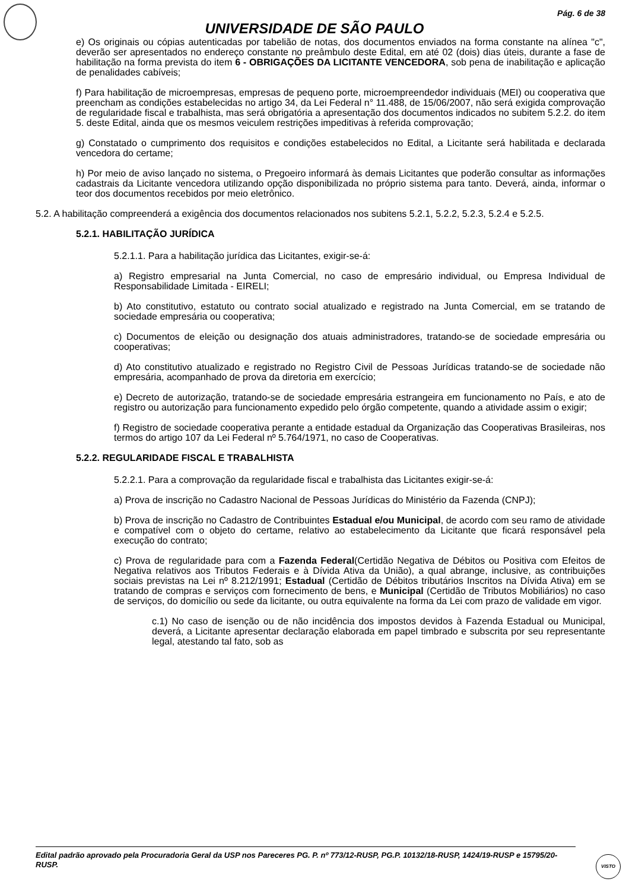Pág. 6 de 38
UNIVERSIDADE DE SÃO PAULO
e) Os originais ou cópias autenticadas por tabelião de notas, dos documentos enviados na forma constante na alínea "c", deverão ser apresentados no endereço constante no preâmbulo deste Edital, em até 02 (dois) dias úteis, durante a fase de habilitação na forma prevista do item 6 - OBRIGAÇÕES DA LICITANTE VENCEDORA, sob pena de inabilitação e aplicação de penalidades cabíveis;
f) Para habilitação de microempresas, empresas de pequeno porte, microempreendedor individuais (MEI) ou cooperativa que preencham as condições estabelecidas no artigo 34, da Lei Federal n° 11.488, de 15/06/2007, não será exigida comprovação de regularidade fiscal e trabalhista, mas será obrigatória a apresentação dos documentos indicados no subitem 5.2.2. do item 5. deste Edital, ainda que os mesmos veiculem restrições impeditivas à referida comprovação;
g) Constatado o cumprimento dos requisitos e condições estabelecidos no Edital, a Licitante será habilitada e declarada vencedora do certame;
h) Por meio de aviso lançado no sistema, o Pregoeiro informará às demais Licitantes que poderão consultar as informações cadastrais da Licitante vencedora utilizando opção disponibilizada no próprio sistema para tanto. Deverá, ainda, informar o teor dos documentos recebidos por meio eletrônico.
5.2. A habilitação compreenderá a exigência dos documentos relacionados nos subitens 5.2.1, 5.2.2, 5.2.3, 5.2.4 e 5.2.5.
5.2.1. HABILITAÇÃO JURÍDICA
5.2.1.1. Para a habilitação jurídica das Licitantes, exigir-se-á:
a) Registro empresarial na Junta Comercial, no caso de empresário individual, ou Empresa Individual de Responsabilidade Limitada - EIRELI;
b) Ato constitutivo, estatuto ou contrato social atualizado e registrado na Junta Comercial, em se tratando de sociedade empresária ou cooperativa;
c) Documentos de eleição ou designação dos atuais administradores, tratando-se de sociedade empresária ou cooperativas;
d) Ato constitutivo atualizado e registrado no Registro Civil de Pessoas Jurídicas tratando-se de sociedade não empresária, acompanhado de prova da diretoria em exercício;
e) Decreto de autorização, tratando-se de sociedade empresária estrangeira em funcionamento no País, e ato de registro ou autorização para funcionamento expedido pelo órgão competente, quando a atividade assim o exigir;
f) Registro de sociedade cooperativa perante a entidade estadual da Organização das Cooperativas Brasileiras, nos termos do artigo 107 da Lei Federal nº 5.764/1971, no caso de Cooperativas.
5.2.2. REGULARIDADE FISCAL E TRABALHISTA
5.2.2.1. Para a comprovação da regularidade fiscal e trabalhista das Licitantes exigir-se-á:
a) Prova de inscrição no Cadastro Nacional de Pessoas Jurídicas do Ministério da Fazenda (CNPJ);
b) Prova de inscrição no Cadastro de Contribuintes Estadual e/ou Municipal, de acordo com seu ramo de atividade e compatível com o objeto do certame, relativo ao estabelecimento da Licitante que ficará responsável pela execução do contrato;
c) Prova de regularidade para com a Fazenda Federal(Certidão Negativa de Débitos ou Positiva com Efeitos de Negativa relativos aos Tributos Federais e à Dívida Ativa da União), a qual abrange, inclusive, as contribuições sociais previstas na Lei nº 8.212/1991; Estadual (Certidão de Débitos tributários Inscritos na Dívida Ativa) em se tratando de compras e serviços com fornecimento de bens, e Municipal (Certidão de Tributos Mobiliários) no caso de serviços, do domicílio ou sede da licitante, ou outra equivalente na forma da Lei com prazo de validade em vigor.
c.1) No caso de isenção ou de não incidência dos impostos devidos à Fazenda Estadual ou Municipal, deverá, a Licitante apresentar declaração elaborada em papel timbrado e subscrita por seu representante legal, atestando tal fato, sob as
Edital padrão aprovado pela Procuradoria Geral da USP nos Pareceres PG. P. nº 773/12-RUSP, PG.P. 10132/18-RUSP, 1424/19-RUSP e 15795/20-RUSP.
VISTO